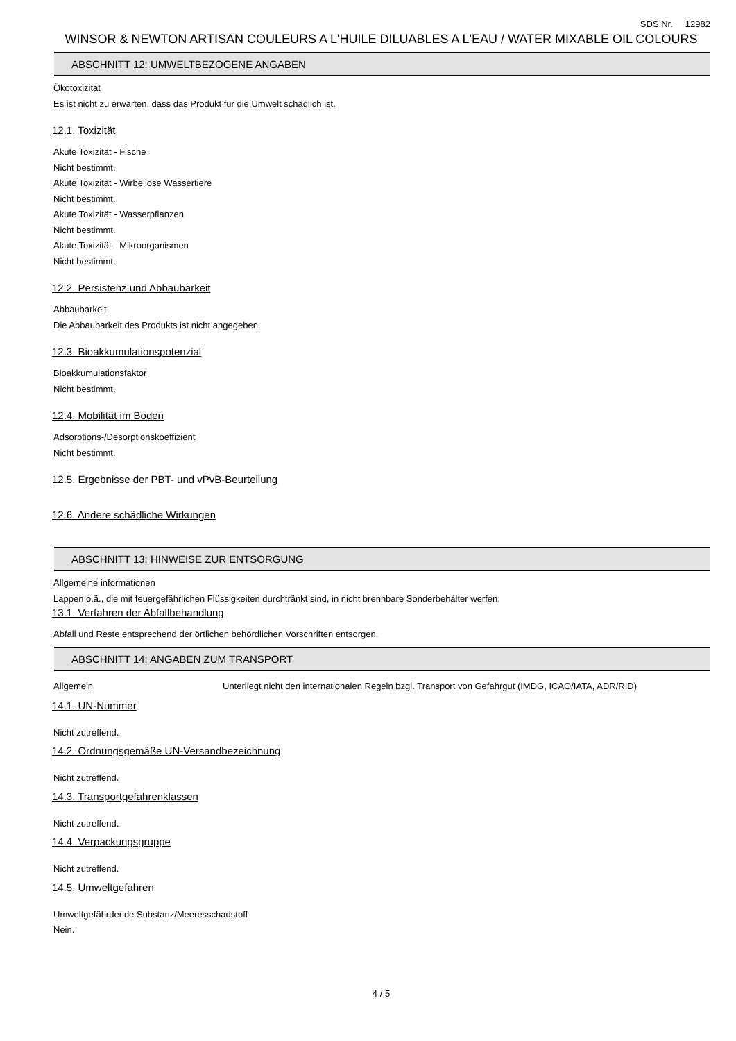SDS Nr. 12982
WINSOR & NEWTON ARTISAN COULEURS A L'HUILE DILUABLES A L'EAU / WATER MIXABLE OIL COLOURS
ABSCHNITT 12: UMWELTBEZOGENE ANGABEN
Ökotoxizität
Es ist nicht zu erwarten, dass das Produkt für die Umwelt schädlich ist.
12.1. Toxizität
Akute Toxizität - Fische
Nicht bestimmt.
Akute Toxizität - Wirbellose Wassertiere
Nicht bestimmt.
Akute Toxizität - Wasserpflanzen
Nicht bestimmt.
Akute Toxizität - Mikroorganismen
Nicht bestimmt.
12.2. Persistenz und Abbaubarkeit
Abbaubarkeit
Die Abbaubarkeit des Produkts ist nicht angegeben.
12.3. Bioakkumulationspotenzial
Bioakkumulationsfaktor
Nicht bestimmt.
12.4. Mobilität im Boden
Adsorptions-/Desorptionskoeffizient
Nicht bestimmt.
12.5. Ergebnisse der PBT- und vPvB-Beurteilung
12.6. Andere schädliche Wirkungen
ABSCHNITT 13: HINWEISE ZUR ENTSORGUNG
Allgemeine informationen
Lappen o.ä., die mit feuergefährlichen Flüssigkeiten durchtränkt sind, in nicht brennbare Sonderbehälter werfen.
13.1. Verfahren der Abfallbehandlung
Abfall und Reste entsprechend der örtlichen behördlichen Vorschriften entsorgen.
ABSCHNITT 14: ANGABEN ZUM TRANSPORT
Allgemein Unterliegt nicht den internationalen Regeln bzgl. Transport von Gefahrgut (IMDG, ICAO/IATA, ADR/RID)
14.1. UN-Nummer
Nicht zutreffend.
14.2. Ordnungsgemäße UN-Versandbezeichnung
Nicht zutreffend.
14.3. Transportgefahrenklassen
Nicht zutreffend.
14.4. Verpackungsgruppe
Nicht zutreffend.
14.5. Umweltgefahren
Umweltgefährdende Substanz/Meeresschadstoff
Nein.
4 / 5